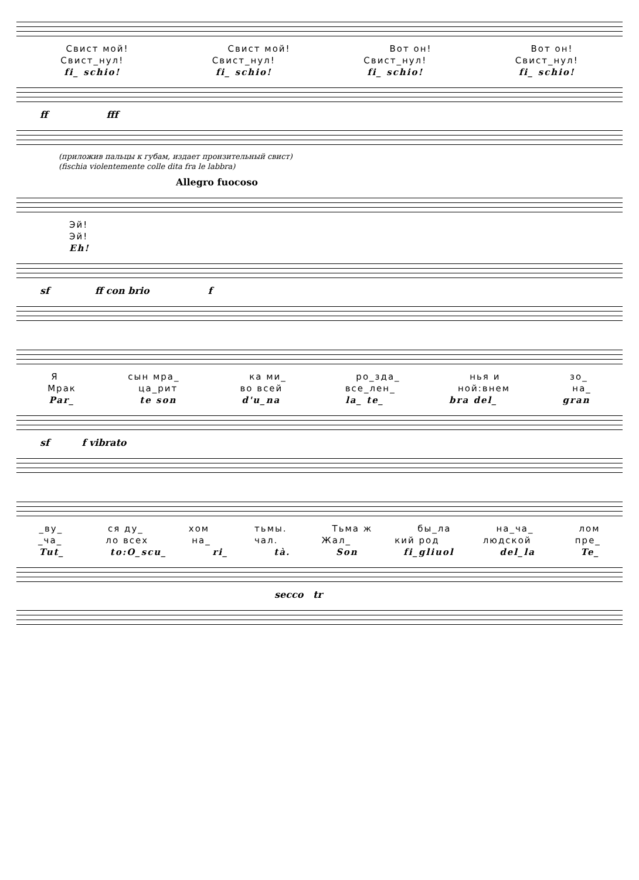Свист мой! Свист мой! Вот он! Вот он!
Свист_нул! Свист_нул! Свист_нул! Свист_нул!
fi_ schio! fi_ schio! fi_ schio! fi_ schio!
ff fff
(приложив пальцы к губам, издает пронзительный свист)
(fischia violentemente colle dita fra le labbra)
Allegro fuocoso
Эй!
Эй!
Eh!
sf ff con brio f
Ясын мра_ ка ми_ ро_зда_ нья и зо_
Мрак ца_рит во всей все_лен_ ной:внем на_
Par_ te son d'u_na la_ te_ bra del_ gran
sf f vibrato
_ву_ ся ду_ хом тьмы. Тьма ж бы_ла на_ча_ лом
_ча_ ло всех на_ чал. Жал_ кий род людской пре_
Tut_ to:O_scu_ ri_ tà. Son fi_gliuol del_la Te_
secco tr